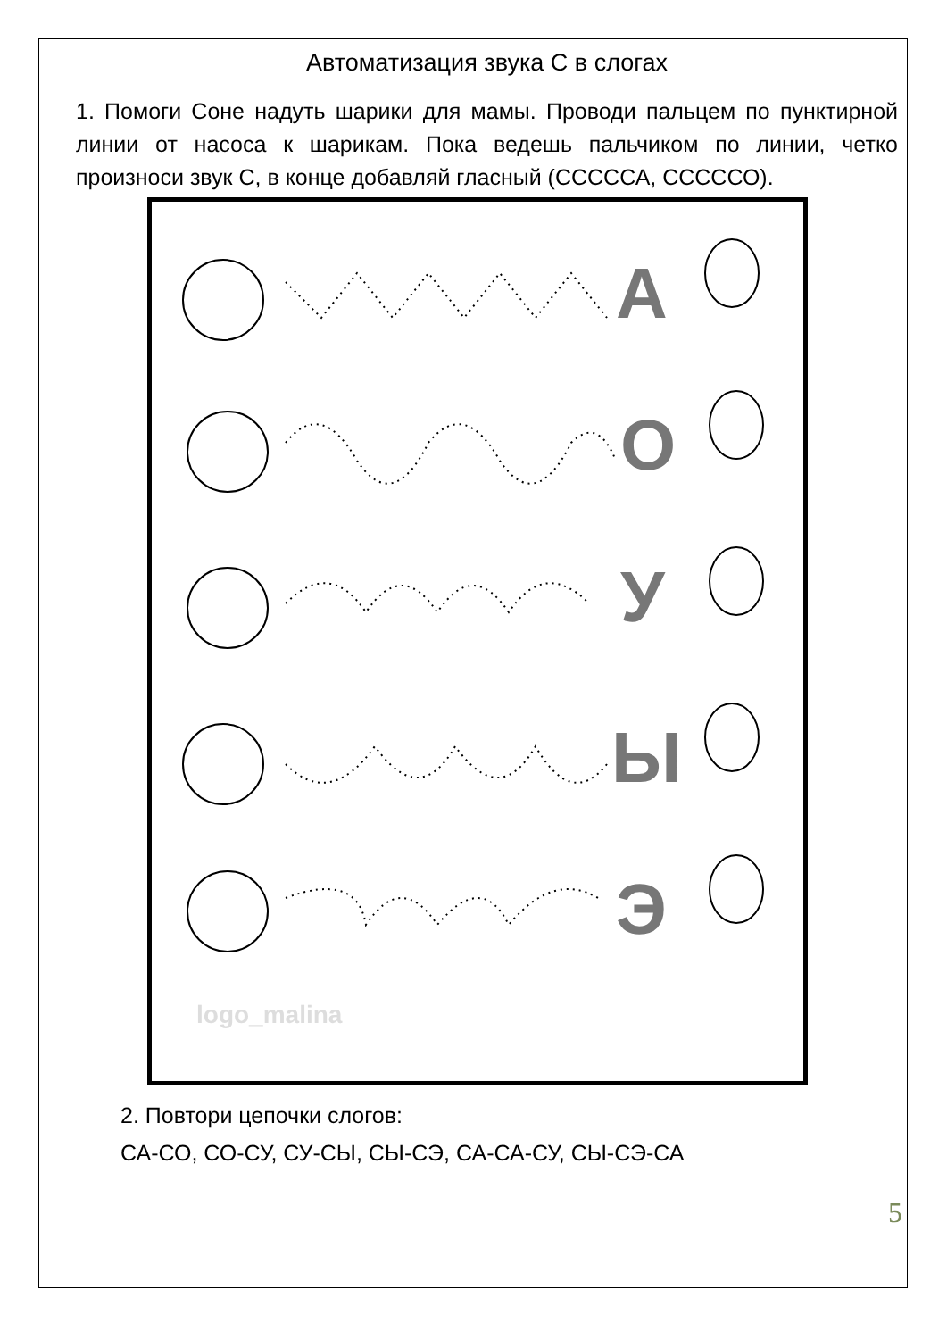Автоматизация звука С в слогах
1. Помоги Соне надуть шарики для мамы. Проводи пальцем по пунктирной линии от насоса к шарикам. Пока ведешь пальчиком по линии, четко произноси звук С, в конце добавляй гласный (СССССА, СССССО).
А
О
У
Ы
Э
logo_malina
2. Повтори цепочки слогов:
СА-СО, СО-СУ, СУ-СЫ, СЫ-СЭ, СА-СА-СУ, СЫ-СЭ-СА
5